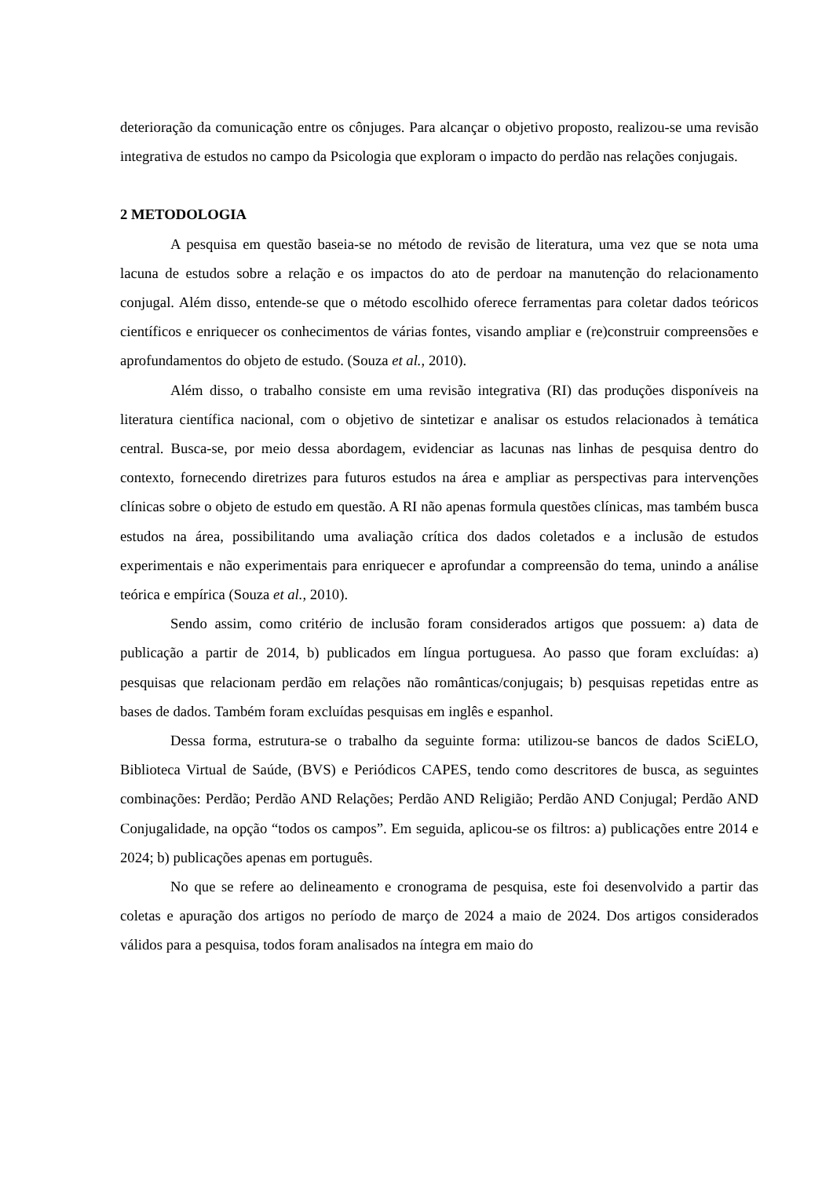deterioração da comunicação entre os cônjuges. Para alcançar o objetivo proposto, realizou-se uma revisão integrativa de estudos no campo da Psicologia que exploram o impacto do perdão nas relações conjugais.
2 METODOLOGIA
A pesquisa em questão baseia-se no método de revisão de literatura, uma vez que se nota uma lacuna de estudos sobre a relação e os impactos do ato de perdoar na manutenção do relacionamento conjugal. Além disso, entende-se que o método escolhido oferece ferramentas para coletar dados teóricos científicos e enriquecer os conhecimentos de várias fontes, visando ampliar e (re)construir compreensões e aprofundamentos do objeto de estudo. (Souza et al., 2010).
Além disso, o trabalho consiste em uma revisão integrativa (RI) das produções disponíveis na literatura científica nacional, com o objetivo de sintetizar e analisar os estudos relacionados à temática central. Busca-se, por meio dessa abordagem, evidenciar as lacunas nas linhas de pesquisa dentro do contexto, fornecendo diretrizes para futuros estudos na área e ampliar as perspectivas para intervenções clínicas sobre o objeto de estudo em questão. A RI não apenas formula questões clínicas, mas também busca estudos na área, possibilitando uma avaliação crítica dos dados coletados e a inclusão de estudos experimentais e não experimentais para enriquecer e aprofundar a compreensão do tema, unindo a análise teórica e empírica (Souza et al., 2010).
Sendo assim, como critério de inclusão foram considerados artigos que possuem: a) data de publicação a partir de 2014, b) publicados em língua portuguesa. Ao passo que foram excluídas: a) pesquisas que relacionam perdão em relações não românticas/conjugais; b) pesquisas repetidas entre as bases de dados. Também foram excluídas pesquisas em inglês e espanhol.
Dessa forma, estrutura-se o trabalho da seguinte forma: utilizou-se bancos de dados SciELO, Biblioteca Virtual de Saúde, (BVS) e Periódicos CAPES, tendo como descritores de busca, as seguintes combinações: Perdão; Perdão AND Relações; Perdão AND Religião; Perdão AND Conjugal; Perdão AND Conjugalidade, na opção “todos os campos”. Em seguida, aplicou-se os filtros: a) publicações entre 2014 e 2024; b) publicações apenas em português.
No que se refere ao delineamento e cronograma de pesquisa, este foi desenvolvido a partir das coletas e apuração dos artigos no período de março de 2024 a maio de 2024. Dos artigos considerados válidos para a pesquisa, todos foram analisados na íntegra em maio do